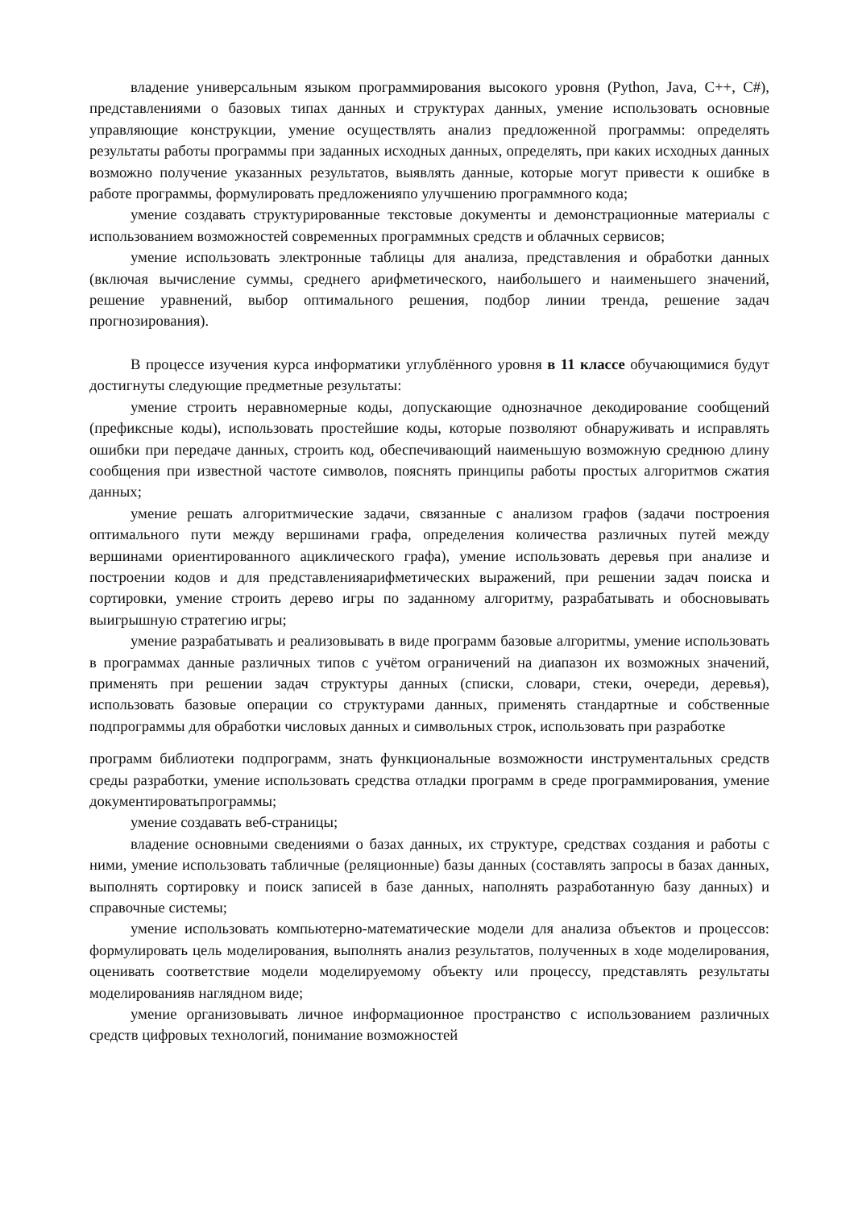владение универсальным языком программирования высокого уровня (Python, Java, C++, C#), представлениями о базовых типах данных и структурах данных, умение использовать основные управляющие конструкции, умение осуществлять анализ предложенной программы: определять результаты работы программы при заданных исходных данных, определять, при каких исходных данных возможно получение указанных результатов, выявлять данные, которые могут привести к ошибке в работе программы, формулировать предложенияпо улучшению программного кода;
умение создавать структурированные текстовые документы и демонстрационные материалы с использованием возможностей современных программных средств и облачных сервисов;
умение использовать электронные таблицы для анализа, представления и обработки данных (включая вычисление суммы, среднего арифметического, наибольшего и наименьшего значений, решение уравнений, выбор оптимального решения, подбор линии тренда, решение задач прогнозирования).
В процессе изучения курса информатики углублённого уровня в 11 классе обучающимися будут достигнуты следующие предметные результаты:
умение строить неравномерные коды, допускающие однозначное декодирование сообщений (префиксные коды), использовать простейшие коды, которые позволяют обнаруживать и исправлять ошибки при передаче данных, строить код, обеспечивающий наименьшую возможную среднюю длину сообщения при известной частоте символов, пояснять принципы работы простых алгоритмов сжатия данных;
умение решать алгоритмические задачи, связанные с анализом графов (задачи построения оптимального пути между вершинами графа, определения количества различных путей между вершинами ориентированного ациклического графа), умение использовать деревья при анализе и построении кодов и для представленияарифметических выражений, при решении задач поиска и сортировки, умение строить дерево игры по заданному алгоритму, разрабатывать и обосновывать выигрышную стратегию игры;
умение разрабатывать и реализовывать в виде программ базовые алгоритмы, умение использовать в программах данные различных типов с учётом ограничений на диапазон их возможных значений, применять при решении задач структуры данных (списки, словари, стеки, очереди, деревья), использовать базовые операции со структурами данных, применять стандартные и собственные подпрограммы для обработки числовых данных и символьных строк, использовать при разработке
программ библиотеки подпрограмм, знать функциональные возможности инструментальных средств среды разработки, умение использовать средства отладки программ в среде программирования, умение документироватьпрограммы;
умение создавать веб-страницы;
владение основными сведениями о базах данных, их структуре, средствах создания и работы с ними, умение использовать табличные (реляционные) базы данных (составлять запросы в базах данных, выполнять сортировку и поиск записей в базе данных, наполнять разработанную базу данных) и справочные системы;
умение использовать компьютерно-математические модели для анализа объектов и процессов: формулировать цель моделирования, выполнять анализ результатов, полученных в ходе моделирования, оценивать соответствие модели моделируемому объекту или процессу, представлять результаты моделированияв наглядном виде;
умение организовывать личное информационное пространство с использованием различных средств цифровых технологий, понимание возможностей